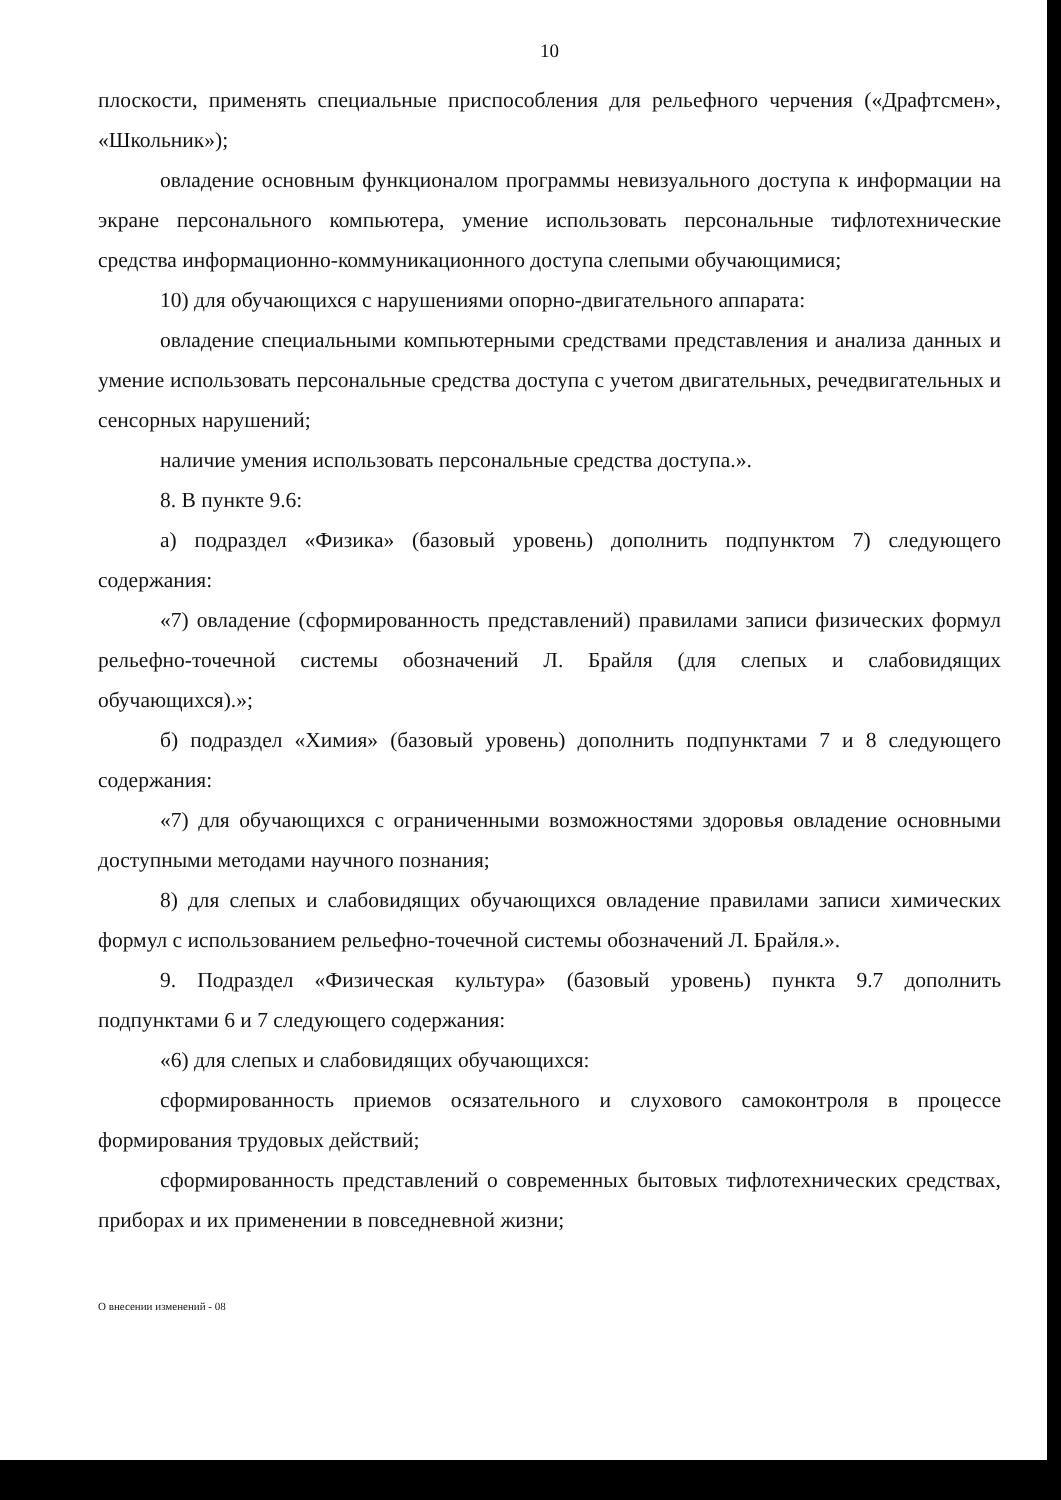10
плоскости, применять специальные приспособления для рельефного черчения («Драфтсмен», «Школьник»);
овладение основным функционалом программы невизуального доступа к информации на экране персонального компьютера, умение использовать персональные тифлотехнические средства информационно-коммуникационного доступа слепыми обучающимися;
10) для обучающихся с нарушениями опорно-двигательного аппарата:
овладение специальными компьютерными средствами представления и анализа данных и умение использовать персональные средства доступа с учетом двигательных, речедвигательных и сенсорных нарушений;
наличие умения использовать персональные средства доступа.».
8. В пункте 9.6:
а) подраздел «Физика» (базовый уровень) дополнить подпунктом 7) следующего содержания:
«7) овладение (сформированность представлений) правилами записи физических формул рельефно-точечной системы обозначений Л. Брайля (для слепых и слабовидящих обучающихся).»;
б) подраздел «Химия» (базовый уровень) дополнить подпунктами 7 и 8 следующего содержания:
«7) для обучающихся с ограниченными возможностями здоровья овладение основными доступными методами научного познания;
8) для слепых и слабовидящих обучающихся овладение правилами записи химических формул с использованием рельефно-точечной системы обозначений Л. Брайля.».
9. Подраздел «Физическая культура» (базовый уровень) пункта 9.7 дополнить подпунктами 6 и 7 следующего содержания:
«6) для слепых и слабовидящих обучающихся:
сформированность приемов осязательного и слухового самоконтроля в процессе формирования трудовых действий;
сформированность представлений о современных бытовых тифлотехнических средствах, приборах и их применении в повседневной жизни;
О внесении изменений - 08